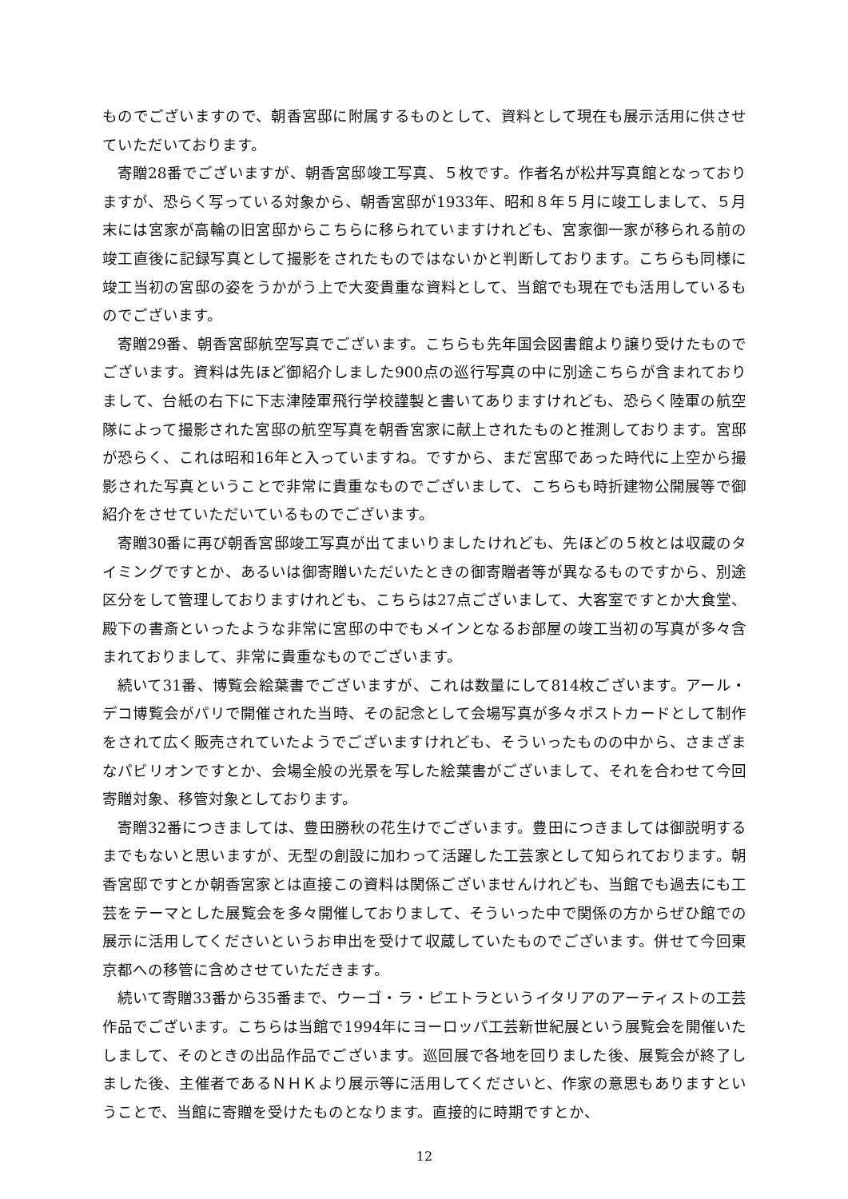ものでございますので、朝香宮邸に附属するものとして、資料として現在も展示活用に供させていただいております。
寄贈28番でございますが、朝香宮邸竣工写真、５枚です。作者名が松井写真館となっておりますが、恐らく写っている対象から、朝香宮邸が1933年、昭和８年５月に竣工しまして、５月末には宮家が高輪の旧宮邸からこちらに移られていますけれども、宮家御一家が移られる前の竣工直後に記録写真として撮影をされたものではないかと判断しております。こちらも同様に竣工当初の宮邸の姿をうかがう上で大変貴重な資料として、当館でも現在でも活用しているものでございます。
寄贈29番、朝香宮邸航空写真でございます。こちらも先年国会図書館より譲り受けたものでございます。資料は先ほど御紹介しました900点の巡行写真の中に別途こちらが含まれておりまして、台紙の右下に下志津陸軍飛行学校謹製と書いてありますけれども、恐らく陸軍の航空隊によって撮影された宮邸の航空写真を朝香宮家に献上されたものと推測しております。宮邸が恐らく、これは昭和16年と入っていますね。ですから、まだ宮邸であった時代に上空から撮影された写真ということで非常に貴重なものでございまして、こちらも時折建物公開展等で御紹介をさせていただいているものでございます。
寄贈30番に再び朝香宮邸竣工写真が出てまいりましたけれども、先ほどの５枚とは収蔵のタイミングですとか、あるいは御寄贈いただいたときの御寄贈者等が異なるものですから、別途区分をして管理しておりますけれども、こちらは27点ございまして、大客室ですとか大食堂、殿下の書斎といったような非常に宮邸の中でもメインとなるお部屋の竣工当初の写真が多々含まれておりまして、非常に貴重なものでございます。
続いて31番、博覧会絵葉書でございますが、これは数量にして814枚ございます。アール・デコ博覧会がパリで開催された当時、その記念として会場写真が多々ポストカードとして制作をされて広く販売されていたようでございますけれども、そういったものの中から、さまざまなパビリオンですとか、会場全般の光景を写した絵葉書がございまして、それを合わせて今回寄贈対象、移管対象としております。
寄贈32番につきましては、豊田勝秋の花生けでございます。豊田につきましては御説明するまでもないと思いますが、无型の創設に加わって活躍した工芸家として知られております。朝香宮邸ですとか朝香宮家とは直接この資料は関係ございませんけれども、当館でも過去にも工芸をテーマとした展覧会を多々開催しておりまして、そういった中で関係の方からぜひ館での展示に活用してくださいというお申出を受けて収蔵していたものでございます。併せて今回東京都への移管に含めさせていただきます。
続いて寄贈33番から35番まで、ウーゴ・ラ・ピエトラというイタリアのアーティストの工芸作品でございます。こちらは当館で1994年にヨーロッパ工芸新世紀展という展覧会を開催いたしまして、そのときの出品作品でございます。巡回展で各地を回りました後、展覧会が終了しました後、主催者であるＮＨＫより展示等に活用してくださいと、作家の意思もありますということで、当館に寄贈を受けたものとなります。直接的に時期ですとか、
12